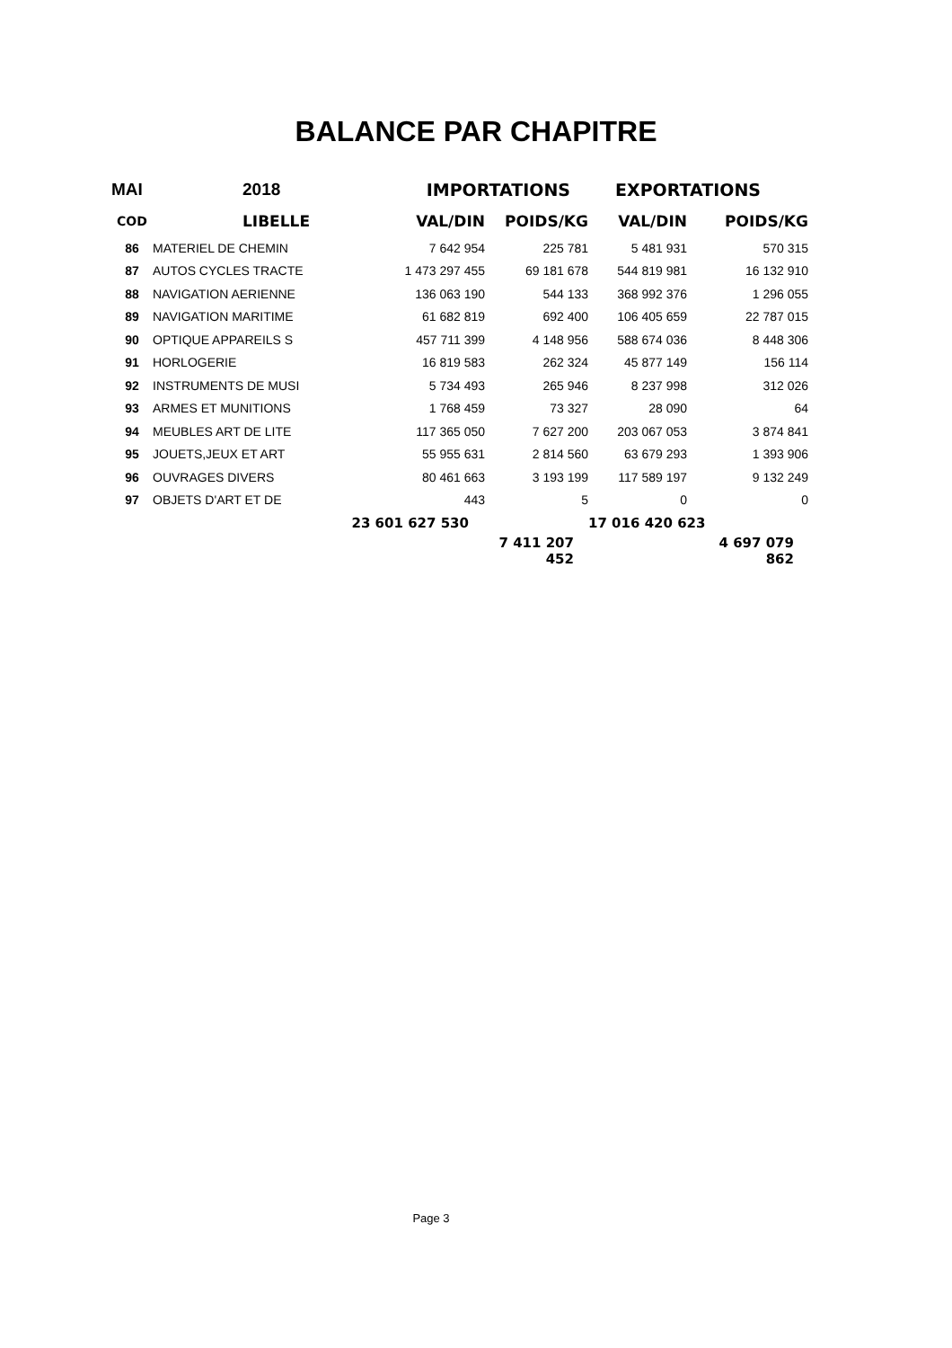BALANCE PAR CHAPITRE
| MAI | 2018 | IMPORTATIONS | | EXPORTATIONS | |
| --- | --- | --- | --- | --- | --- |
| COD | LIBELLE | VAL/DIN | POIDS/KG | VAL/DIN | POIDS/KG |
| 86 | MATERIEL DE CHEMIN | 7 642 954 | 225 781 | 5 481 931 | 570 315 |
| 87 | AUTOS CYCLES TRACTE | 1 473 297 455 | 69 181 678 | 544 819 981 | 16 132 910 |
| 88 | NAVIGATION AERIENNE | 136 063 190 | 544 133 | 368 992 376 | 1 296 055 |
| 89 | NAVIGATION MARITIME | 61 682 819 | 692 400 | 106 405 659 | 22 787 015 |
| 90 | OPTIQUE APPAREILS S | 457 711 399 | 4 148 956 | 588 674 036 | 8 448 306 |
| 91 | HORLOGERIE | 16 819 583 | 262 324 | 45 877 149 | 156 114 |
| 92 | INSTRUMENTS DE MUSI | 5 734 493 | 265 946 | 8 237 998 | 312 026 |
| 93 | ARMES ET MUNITIONS | 1 768 459 | 73 327 | 28 090 | 64 |
| 94 | MEUBLES ART DE LITE | 117 365 050 | 7 627 200 | 203 067 053 | 3 874 841 |
| 95 | JOUETS,JEUX ET ART | 55 955 631 | 2 814 560 | 63 679 293 | 1 393 906 |
| 96 | OUVRAGES DIVERS | 80 461 663 | 3 193 199 | 117 589 197 | 9 132 249 |
| 97 | OBJETS D'ART ET DE | 443 | 5 | 0 | 0 |
| | | 23 601 627 530 | | 17 016 420 623 | |
| | | | 7 411 207 452 | | 4 697 079 862 |
Page 3